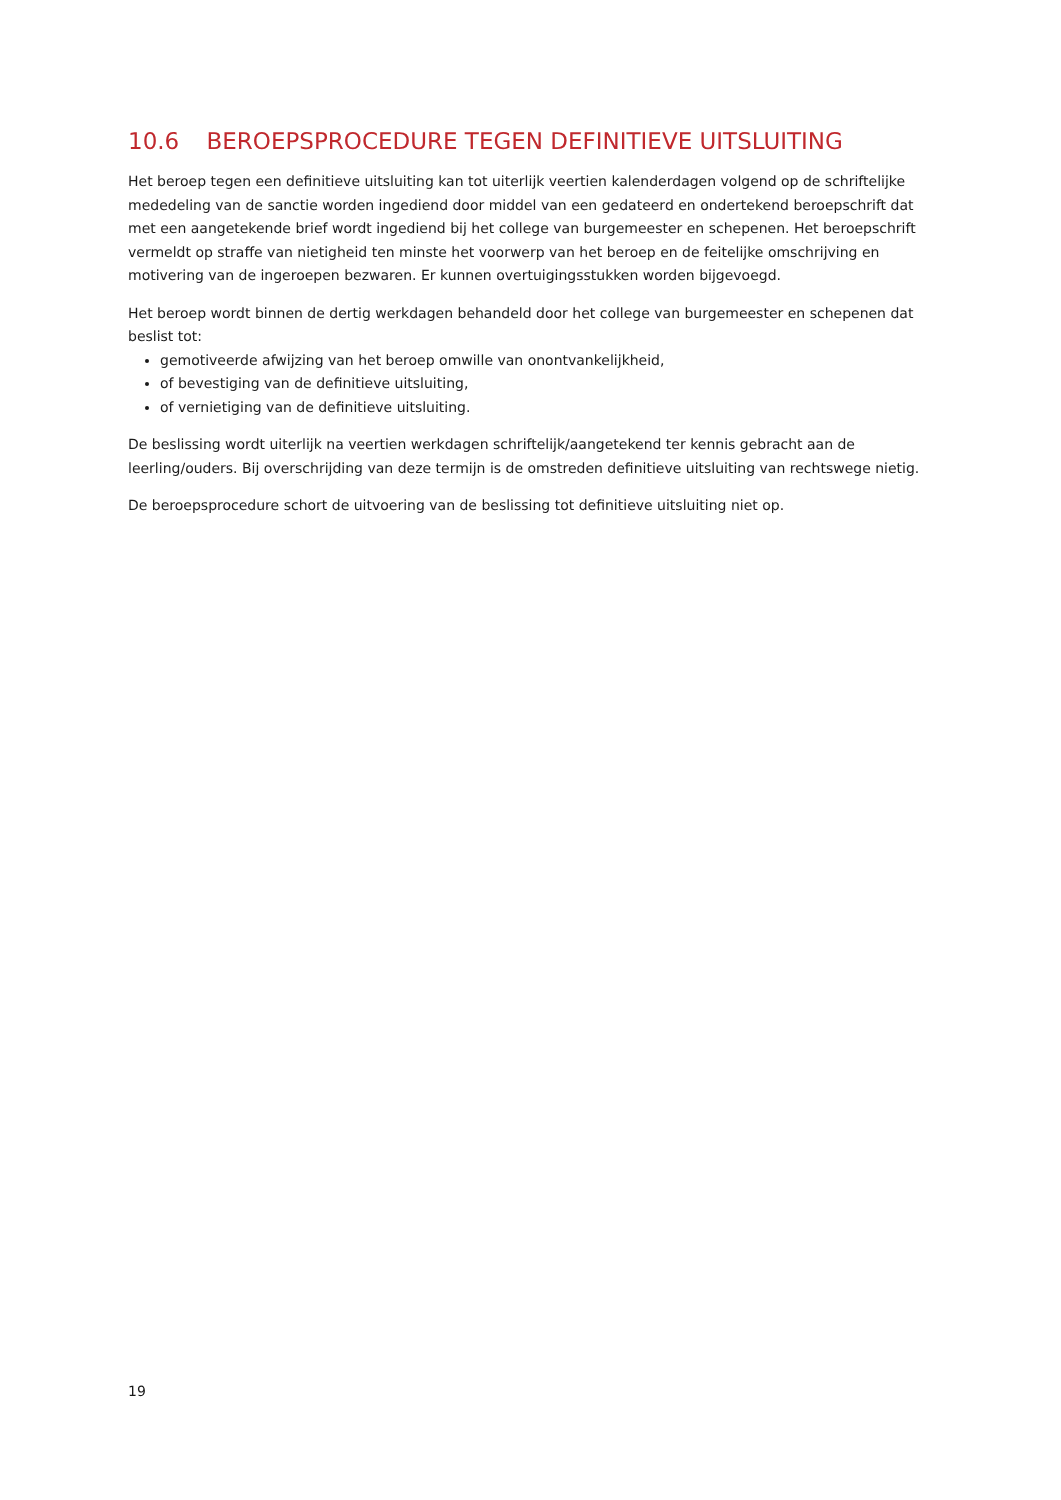10.6 BEROEPSPROCEDURE TEGEN DEFINITIEVE UITSLUITING
Het beroep tegen een definitieve uitsluiting kan tot uiterlijk veertien kalenderdagen volgend op de schriftelijke mededeling van de sanctie worden ingediend door middel van een gedateerd en ondertekend beroepschrift dat met een aangetekende brief wordt ingediend bij het college van burgemeester en schepenen. Het beroepschrift vermeldt op straffe van nietigheid ten minste het voorwerp van het beroep en de feitelijke omschrijving en motivering van de ingeroepen bezwaren. Er kunnen overtuigingsstukken worden bijgevoegd.
Het beroep wordt binnen de dertig werkdagen behandeld door het college van burgemeester en schepenen dat beslist tot:
gemotiveerde afwijzing van het beroep omwille van onontvankelijkheid,
of bevestiging van de definitieve uitsluiting,
of vernietiging van de definitieve uitsluiting.
De beslissing wordt uiterlijk na veertien werkdagen schriftelijk/aangetekend ter kennis gebracht aan de leerling/ouders. Bij overschrijding van deze termijn is de omstreden definitieve uitsluiting van rechtswege nietig.
De beroepsprocedure schort de uitvoering van de beslissing tot definitieve uitsluiting niet op.
19